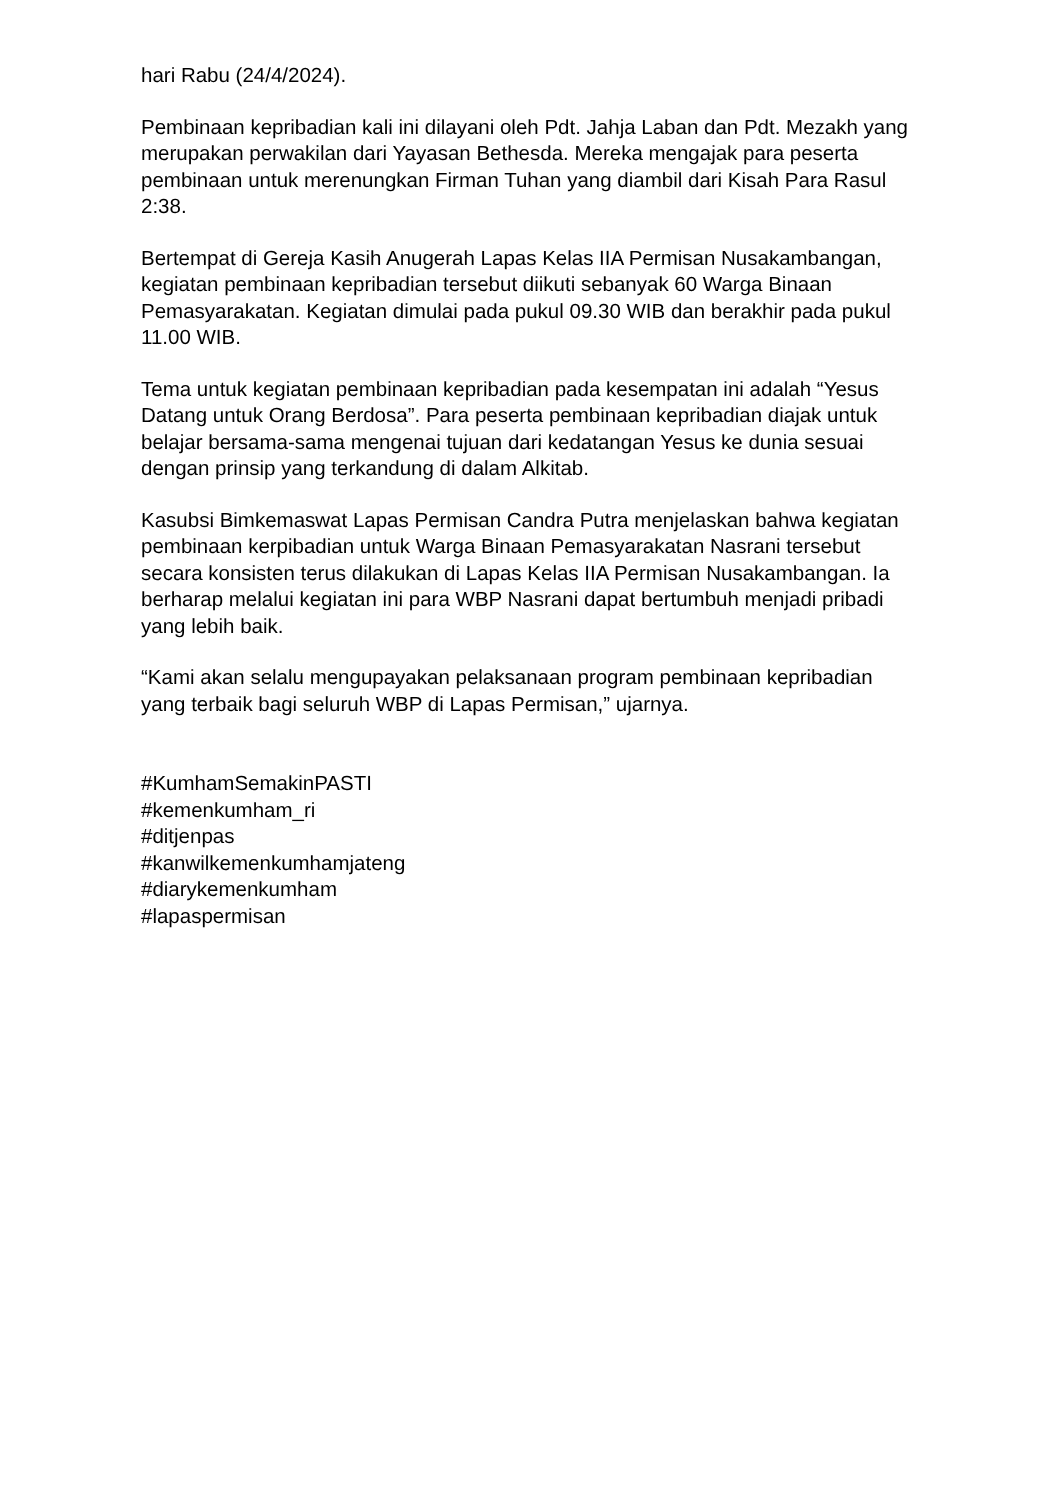hari Rabu (24/4/2024).
Pembinaan kepribadian kali ini dilayani oleh Pdt. Jahja Laban dan Pdt. Mezakh yang merupakan perwakilan dari Yayasan Bethesda. Mereka mengajak para peserta pembinaan untuk merenungkan Firman Tuhan yang diambil dari Kisah Para Rasul 2:38.
Bertempat di Gereja Kasih Anugerah Lapas Kelas IIA Permisan Nusakambangan, kegiatan pembinaan kepribadian tersebut diikuti sebanyak 60 Warga Binaan Pemasyarakatan. Kegiatan dimulai pada pukul 09.30 WIB dan berakhir pada pukul 11.00 WIB.
Tema untuk kegiatan pembinaan kepribadian pada kesempatan ini adalah “Yesus Datang untuk Orang Berdosa”. Para peserta pembinaan kepribadian diajak untuk belajar bersama-sama mengenai tujuan dari kedatangan Yesus ke dunia sesuai dengan prinsip yang terkandung di dalam Alkitab.
Kasubsi Bimkemaswat Lapas Permisan Candra Putra menjelaskan bahwa kegiatan pembinaan kerpibadian untuk Warga Binaan Pemasyarakatan Nasrani tersebut secara konsisten terus dilakukan di Lapas Kelas IIA Permisan Nusakambangan. Ia berharap melalui kegiatan ini para WBP Nasrani dapat bertumbuh menjadi pribadi yang lebih baik.
“Kami akan selalu mengupayakan pelaksanaan program pembinaan kepribadian yang terbaik bagi seluruh WBP di Lapas Permisan,” ujarnya.
#KumhamSemakinPASTI
#kemenkumham_ri
#ditjenpas
#kanwilkemenkumhamjateng
#diarykemenkumham
#lapaspermisan